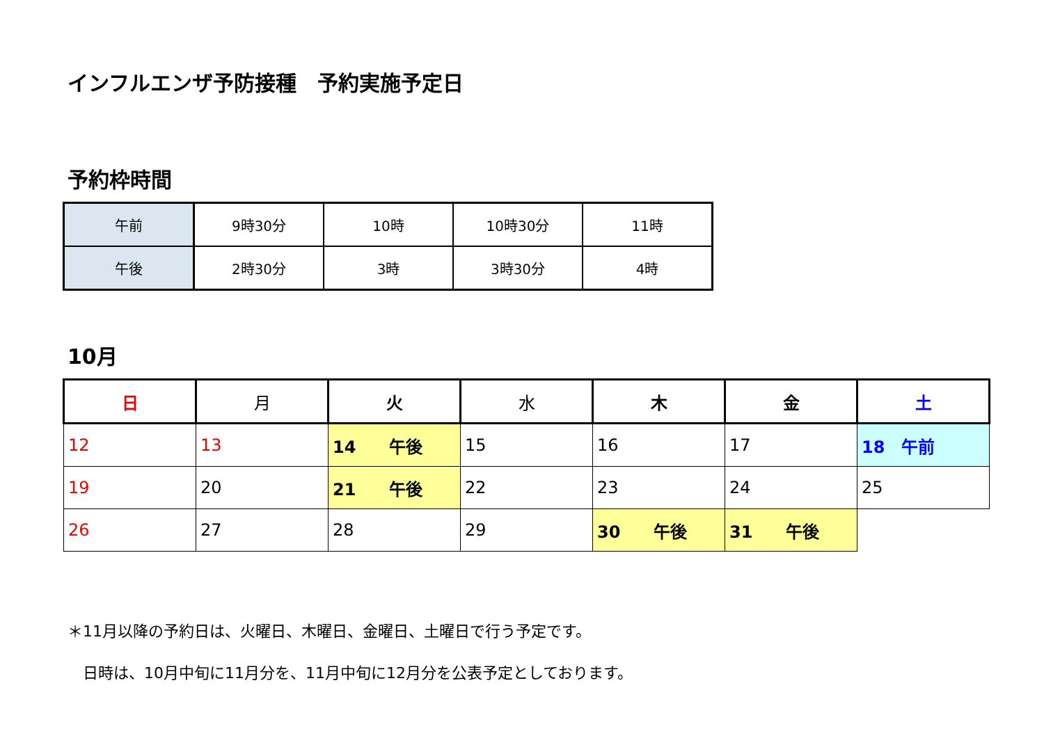インフルエンザ予防接種　予約実施予定日
予約枠時間
| 午前 | 9時30分 | 10時 | 10時30分 | 11時 |
| 午後 | 2時30分 | 3時 | 3時30分 | 4時 |
10月
| 日 | 月 | 火 | 水 | 木 | 金 | 土 |
| --- | --- | --- | --- | --- | --- | --- |
| 12 | 13 | 14 午後 | 15 | 16 | 17 | 18 午前 |
| 19 | 20 | 21 午後 | 22 | 23 | 24 | 25 |
| 26 | 27 | 28 | 29 | 30 午後 | 31 午後 | |
＊11月以降の予約日は、火曜日、木曜日、金曜日、土曜日で行う予定です。
　日時は、10月中旬に11月分を、11月中旬に12月分を公表予定としております。